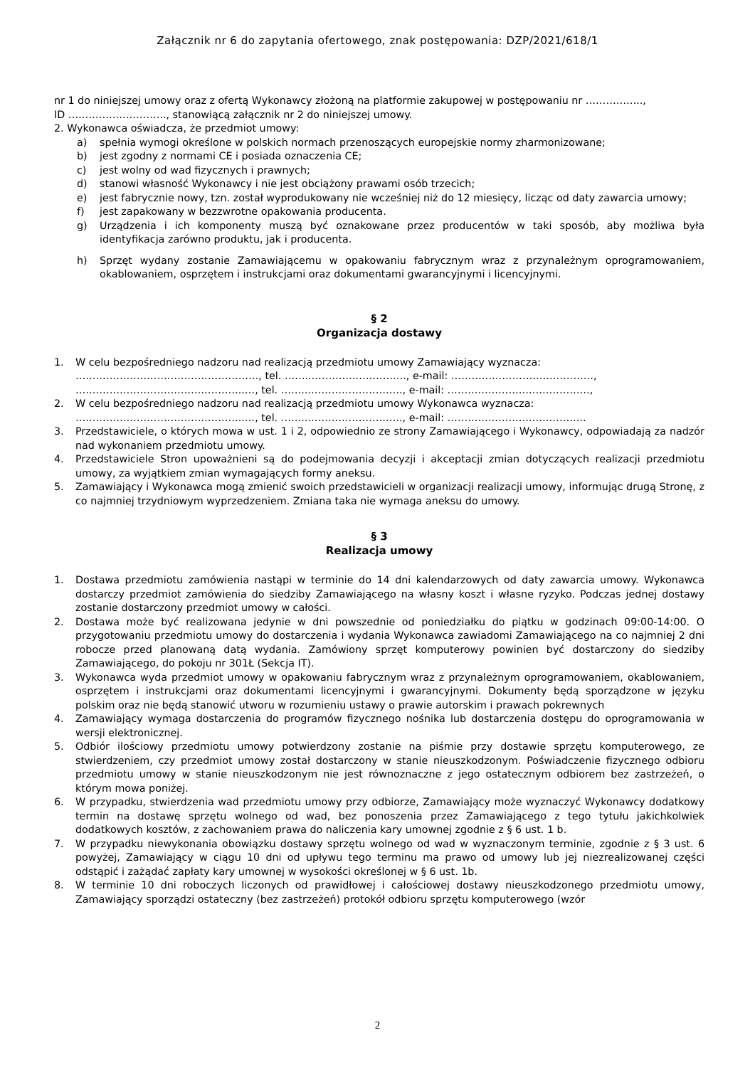Załącznik nr 6 do zapytania ofertowego, znak postępowania: DZP/2021/618/1
nr 1 do niniejszej umowy oraz z ofertą Wykonawcy złożoną na platformie zakupowej w postępowaniu nr ……………..,
ID ……………………….., stanowiącą załącznik nr 2 do niniejszej umowy.
2. Wykonawca oświadcza, że przedmiot umowy:
a) spełnia wymogi określone w polskich normach przenoszących europejskie normy zharmonizowane;
b) jest zgodny z normami CE i posiada oznaczenia CE;
c) jest wolny od wad fizycznych i prawnych;
d) stanowi własność Wykonawcy i nie jest obciążony prawami osób trzecich;
e) jest fabrycznie nowy, tzn. został wyprodukowany nie wcześniej niż do 12 miesięcy, licząc od daty zawarcia umowy;
f) jest zapakowany w bezzwrotne opakowania producenta.
g) Urządzenia i ich komponenty muszą być oznakowane przez producentów w taki sposób, aby możliwa była identyfikacja zarówno produktu, jak i producenta.
h) Sprzęt wydany zostanie Zamawiającemu w opakowaniu fabrycznym wraz z przynależnym oprogramowaniem, okablowaniem, osprzętem i instrukcjami oraz dokumentami gwarancyjnymi i licencyjnymi.
§ 2
Organizacja dostawy
1. W celu bezpośredniego nadzoru nad realizacją przedmiotu umowy Zamawiający wyznacza:
………………………………………………, tel. ……..………………………., e-mail: ……………………………………,
…………………………………………..…, tel. ……..………………………., e-mail: ……………………………………,
2. W celu bezpośredniego nadzoru nad realizacją przedmiotu umowy Wykonawca wyznacza:
…………………………………………..…, tel. ……..………………………., e-mail: …………………………………..
3. Przedstawiciele, o których mowa w ust. 1 i 2, odpowiednio ze strony Zamawiającego i Wykonawcy, odpowiadają za nadzór nad wykonaniem przedmiotu umowy.
4. Przedstawiciele Stron upoważnieni są do podejmowania decyzji i akceptacji zmian dotyczących realizacji przedmiotu umowy, za wyjątkiem zmian wymagających formy aneksu.
5. Zamawiający i Wykonawca mogą zmienić swoich przedstawicieli w organizacji realizacji umowy, informując drugą Stronę, z co najmniej trzydniowym wyprzedzeniem. Zmiana taka nie wymaga aneksu do umowy.
§ 3
Realizacja umowy
1. Dostawa przedmiotu zamówienia nastąpi w terminie do 14 dni kalendarzowych od daty zawarcia umowy. Wykonawca dostarczy przedmiot zamówienia do siedziby Zamawiającego na własny koszt i własne ryzyko. Podczas jednej dostawy zostanie dostarczony przedmiot umowy w całości.
2. Dostawa może być realizowana jedynie w dni powszednie od poniedziałku do piątku w godzinach 09:00-14:00. O przygotowaniu przedmiotu umowy do dostarczenia i wydania Wykonawca zawiadomi Zamawiającego na co najmniej 2 dni robocze przed planowaną datą wydania. Zamówiony sprzęt komputerowy powinien być dostarczony do siedziby Zamawiającego, do pokoju nr 301Ł (Sekcja IT).
3. Wykonawca wyda przedmiot umowy w opakowaniu fabrycznym wraz z przynależnym oprogramowaniem, okablowaniem, osprzętem i instrukcjami oraz dokumentami licencyjnymi i gwarancyjnymi. Dokumenty będą sporządzone w języku polskim oraz nie będą stanowić utworu w rozumieniu ustawy o prawie autorskim i prawach pokrewnych
4. Zamawiający wymaga dostarczenia do programów fizycznego nośnika lub dostarczenia dostępu do oprogramowania w wersji elektronicznej.
5. Odbiór ilościowy przedmiotu umowy potwierdzony zostanie na piśmie przy dostawie sprzętu komputerowego, ze stwierdzeniem, czy przedmiot umowy został dostarczony w stanie nieuszkodzonym. Poświadczenie fizycznego odbioru przedmiotu umowy w stanie nieuszkodzonym nie jest równoznaczne z jego ostatecznym odbiorem bez zastrzeżeń, o którym mowa poniżej.
6. W przypadku, stwierdzenia wad przedmiotu umowy przy odbiorze, Zamawiający może wyznaczyć Wykonawcy dodatkowy termin na dostawę sprzętu wolnego od wad, bez ponoszenia przez Zamawiającego z tego tytułu jakichkolwiek dodatkowych kosztów, z zachowaniem prawa do naliczenia kary umownej zgodnie z § 6 ust. 1 b.
7. W przypadku niewykonania obowiązku dostawy sprzętu wolnego od wad w wyznaczonym terminie, zgodnie z § 3 ust. 6 powyżej, Zamawiający w ciągu 10 dni od upływu tego terminu ma prawo od umowy lub jej niezrealizowanej części odstąpić i zażądać zapłaty kary umownej w wysokości określonej w § 6 ust. 1b.
8. W terminie 10 dni roboczych liczonych od prawidłowej i całościowej dostawy nieuszkodzonego przedmiotu umowy, Zamawiający sporządzi ostateczny (bez zastrzeżeń) protokół odbioru sprzętu komputerowego (wzór
2